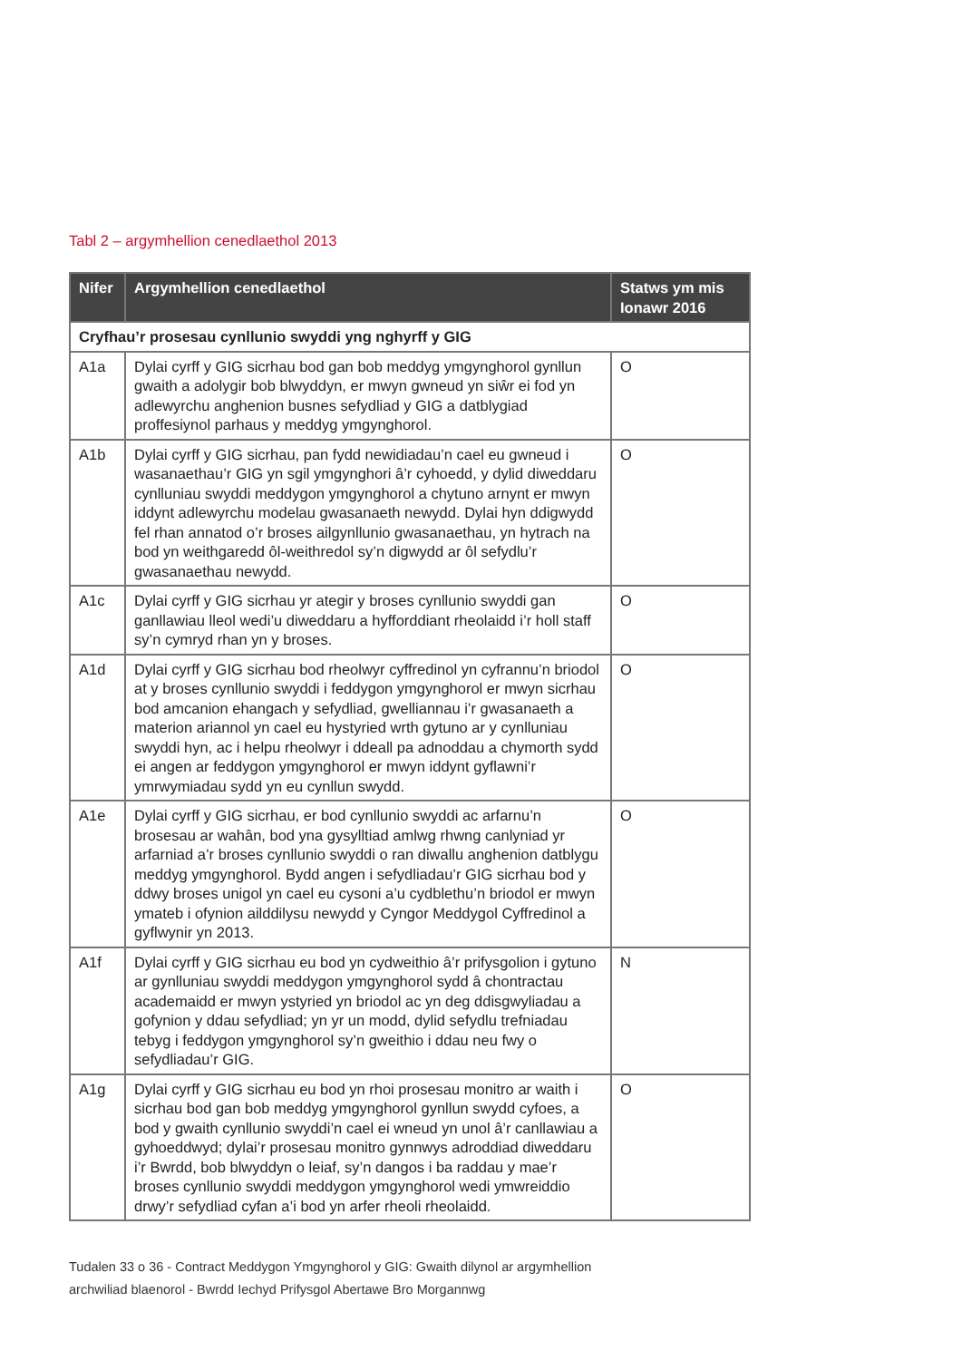Tabl 2 – argymhellion cenedlaethol 2013
| Nifer | Argymhellion cenedlaethol | Statws ym mis Ionawr 2016 |
| --- | --- | --- |
| Cryfhau’r prosesau cynllunio swyddi yng nghyrff y GIG | | |
| A1a | Dylai cyrff y GIG sicrhau bod gan bob meddyg ymgynghorol gynllun gwaith a adolygir bob blwyddyn, er mwyn gwneud yn siŵr ei fod yn adlewyrchu anghenion busnes sefydliad y GIG a datblygiad proffesiynol parhaus y meddyg ymgynghorol. | O |
| A1b | Dylai cyrff y GIG sicrhau, pan fydd newidiadau’n cael eu gwneud i wasanaethau’r GIG yn sgil ymgynghori â’r cyhoedd, y dylid diweddaru cynlluniau swyddi meddygon ymgynghorol a chytuno arnynt er mwyn iddynt adlewyrchu modelau gwasanaeth newydd. Dylai hyn ddigwydd fel rhan annatod o’r broses ailgynllunio gwasanaethau, yn hytrach na bod yn weithgaredd ôl-weithredol sy’n digwydd ar ôl sefydlu’r gwasanaethau newydd. | O |
| A1c | Dylai cyrff y GIG sicrhau yr ategir y broses cynllunio swyddi gan ganllawiau lleol wedi’u diweddaru a hyfforddiant rheolaidd i’r holl staff sy’n cymryd rhan yn y broses. | O |
| A1d | Dylai cyrff y GIG sicrhau bod rheolwyr cyffredinol yn cyfrannu’n briodol at y broses cynllunio swyddi i feddygon ymgynghorol er mwyn sicrhau bod amcanion ehangach y sefydliad, gwelliannau i’r gwasanaeth a materion ariannol yn cael eu hystyried wrth gytuno ar y cynlluniau swyddi hyn, ac i helpu rheolwyr i ddeall pa adnoddau a chymorth sydd ei angen ar feddygon ymgynghorol er mwyn iddynt gyflawni’r ymrwymiadau sydd yn eu cynllun swydd. | O |
| A1e | Dylai cyrff y GIG sicrhau, er bod cynllunio swyddi ac arfarnu’n brosesau ar wahân, bod yna gysylltiad amlwg rhwng canlyniad yr arfarniad a’r broses cynllunio swyddi o ran diwallu anghenion datblygu meddyg ymgynghorol. Bydd angen i sefydliadau’r GIG sicrhau bod y ddwy broses unigol yn cael eu cysoni a’u cydblethu’n briodol er mwyn ymateb i ofynion ailddilysu newydd y Cyngor Meddygol Cyffredinol a gyflwynir yn 2013. | O |
| A1f | Dylai cyrff y GIG sicrhau eu bod yn cydweithio â’r prifysgolion i gytuno ar gynlluniau swyddi meddygon ymgynghorol sydd â chontractau academaidd er mwyn ystyried yn briodol ac yn deg ddisgwyliadau a gofynion y ddau sefydliad; yn yr un modd, dylid sefydlu trefniadau tebyg i feddygon ymgynghorol sy’n gweithio i ddau neu fwy o sefydliadau’r GIG. | N |
| A1g | Dylai cyrff y GIG sicrhau eu bod yn rhoi prosesau monitro ar waith i sicrhau bod gan bob meddyg ymgynghorol gynllun swydd cyfoes, a bod y gwaith cynllunio swyddi’n cael ei wneud yn unol â’r canllawiau a gyhoeddwyd; dylai’r prosesau monitro gynnwys adroddiad diweddaru i’r Bwrdd, bob blwyddyn o leiaf, sy’n dangos i ba raddau y mae’r broses cynllunio swyddi meddygon ymgynghorol wedi ymwreiddio drwy’r sefydliad cyfan a’i bod yn arfer rheoli rheolaidd. | O |
Tudalen 33 o 36 - Contract Meddygon Ymgynghorol y GIG: Gwaith dilynol ar argymhellion
archwiliad blaenorol - Bwrdd Iechyd Prifysgol Abertawe Bro Morgannwg